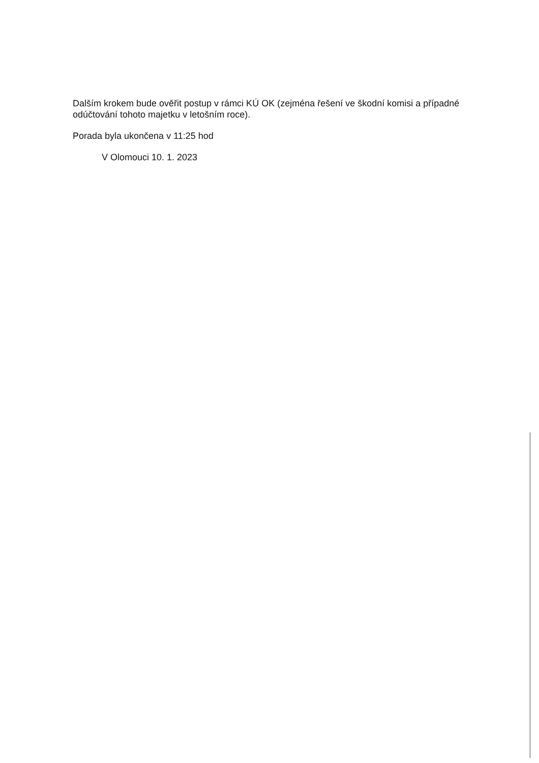Dalším krokem bude ověřit postup v rámci KÚ OK (zejména řešení ve škodní komisi a případné odúčtování tohoto majetku v letošním roce).
Porada byla ukončena v 11:25 hod
V Olomouci 10. 1. 2023